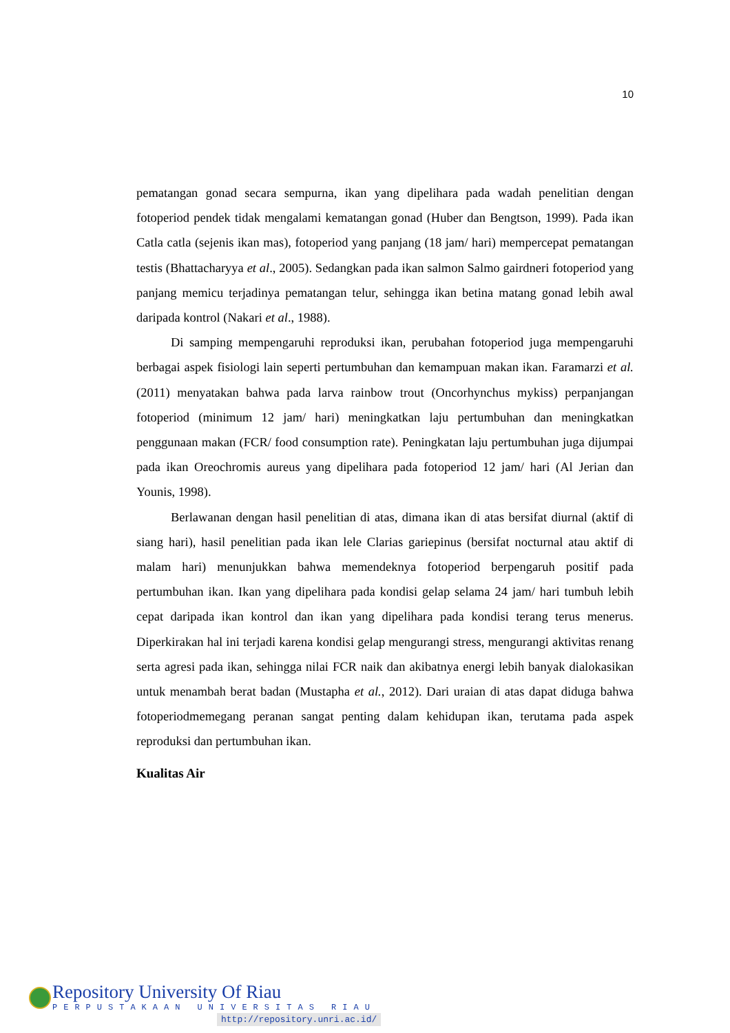10
pematangan gonad secara sempurna, ikan yang dipelihara pada wadah penelitian dengan fotoperiod pendek tidak mengalami kematangan gonad (Huber dan Bengtson, 1999). Pada ikan Catla catla (sejenis ikan mas), fotoperiod yang panjang (18 jam/ hari) mempercepat pematangan testis (Bhattacharyya et al., 2005). Sedangkan pada ikan salmon Salmo gairdneri fotoperiod yang panjang memicu terjadinya pematangan telur, sehingga ikan betina matang gonad lebih awal daripada kontrol (Nakari et al., 1988).
Di samping mempengaruhi reproduksi ikan, perubahan fotoperiod juga mempengaruhi berbagai aspek fisiologi lain seperti pertumbuhan dan kemampuan makan ikan. Faramarzi et al. (2011) menyatakan bahwa pada larva rainbow trout (Oncorhynchus mykiss) perpanjangan fotoperiod (minimum 12 jam/ hari) meningkatkan laju pertumbuhan dan meningkatkan penggunaan makan (FCR/ food consumption rate). Peningkatan laju pertumbuhan juga dijumpai pada ikan Oreochromis aureus yang dipelihara pada fotoperiod 12 jam/ hari (Al Jerian dan Younis, 1998).
Berlawanan dengan hasil penelitian di atas, dimana ikan di atas bersifat diurnal (aktif di siang hari), hasil penelitian pada ikan lele Clarias gariepinus (bersifat nocturnal atau aktif di malam hari) menunjukkan bahwa memendeknya fotoperiod berpengaruh positif pada pertumbuhan ikan. Ikan yang dipelihara pada kondisi gelap selama 24 jam/ hari tumbuh lebih cepat daripada ikan kontrol dan ikan yang dipelihara pada kondisi terang terus menerus. Diperkirakan hal ini terjadi karena kondisi gelap mengurangi stress, mengurangi aktivitas renang serta agresi pada ikan, sehingga nilai FCR naik dan akibatnya energi lebih banyak dialokasikan untuk menambah berat badan (Mustapha et al., 2012). Dari uraian di atas dapat diduga bahwa fotoperiodmemegang peranan sangat penting dalam kehidupan ikan, terutama pada aspek reproduksi dan pertumbuhan ikan.
Kualitas Air
Repository University Of Riau
PERPUSTAKAAN UNIVERSITAS RIAU
http://repository.unri.ac.id/